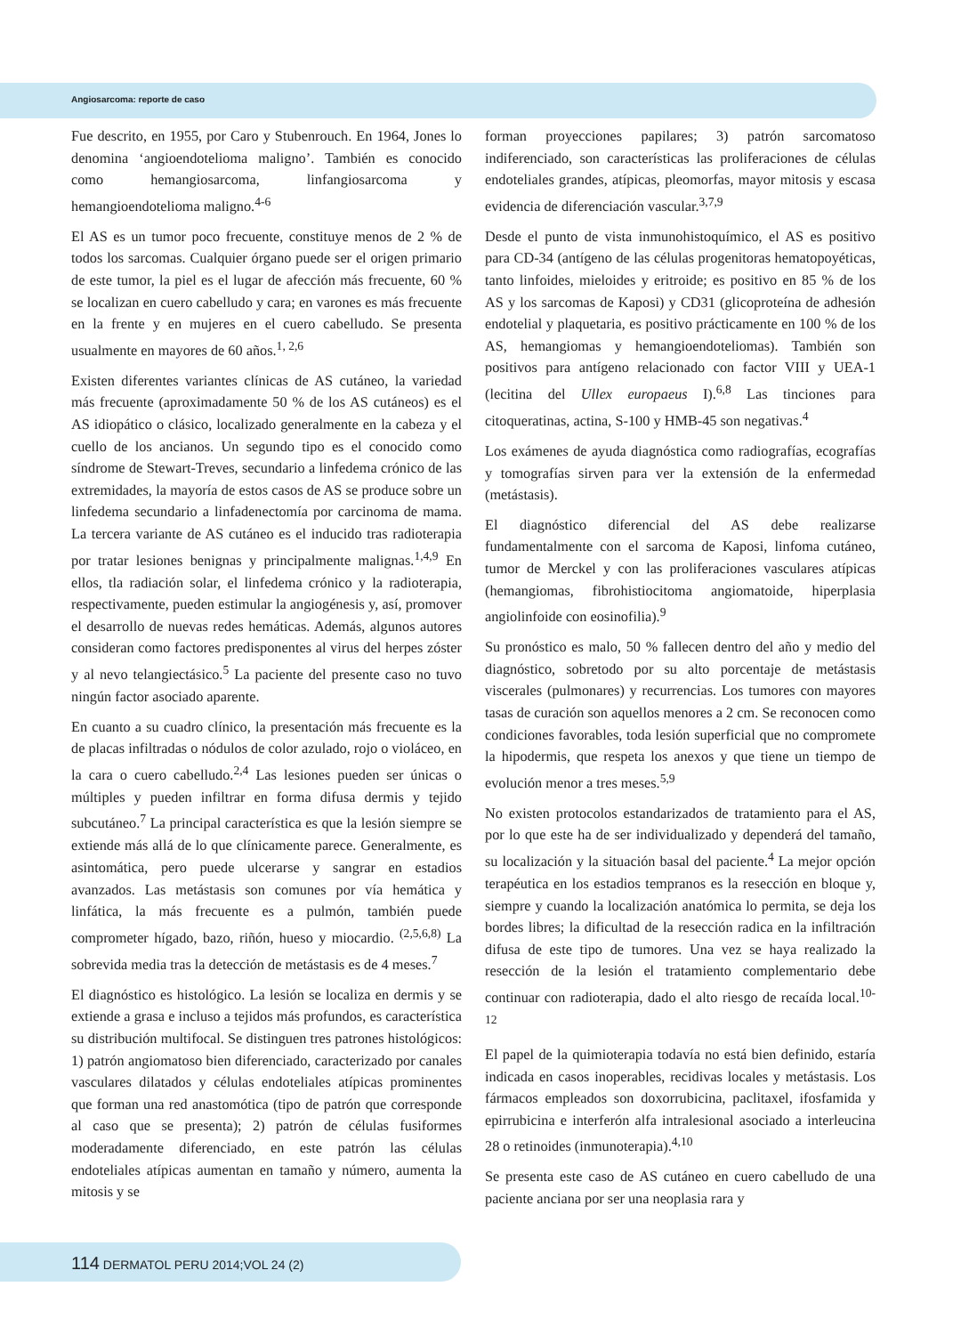Angiosarcoma: reporte de caso
Fue descrito, en 1955, por Caro y Stubenrouch. En 1964, Jones lo denomina ‘angioendotelioma maligno’. También es conocido como hemangiosarcoma, linfangiosarcoma y hemangioendotelioma maligno.<sup>4-6</sup>
El AS es un tumor poco frecuente, constituye menos de 2 % de todos los sarcomas. Cualquier órgano puede ser el origen primario de este tumor, la piel es el lugar de afección más frecuente, 60 % se localizan en cuero cabelludo y cara; en varones es más frecuente en la frente y en mujeres en el cuero cabelludo. Se presenta usualmente en mayores de 60 años.<sup>1, 2,6</sup>
Existen diferentes variantes clínicas de AS cutáneo, la variedad más frecuente (aproximadamente 50 % de los AS cutáneos) es el AS idiopático o clásico, localizado generalmente en la cabeza y el cuello de los ancianos. Un segundo tipo es el conocido como síndrome de Stewart-Treves, secundario a linfedema crónico de las extremidades, la mayoría de estos casos de AS se produce sobre un linfedema secundario a linfadenectomía por carcinoma de mama. La tercera variante de AS cutáneo es el inducido tras radioterapia por tratar lesiones benignas y principalmente malignas.<sup>1,4,9</sup> En ellos, tla radiación solar, el linfedema crónico y la radioterapia, respectivamente, pueden estimular la angiogénesis y, así, promover el desarrollo de nuevas redes hemáticas. Además, algunos autores consideran como factores predisponentes al virus del herpes zóster y al nevo telangiectásico.<sup>5</sup> La paciente del presente caso no tuvo ningún factor asociado aparente.
En cuanto a su cuadro clínico, la presentación más frecuente es la de placas infiltradas o nódulos de color azulado, rojo o violáceo, en la cara o cuero cabelludo.<sup>2,4</sup> Las lesiones pueden ser únicas o múltiples y pueden infiltrar en forma difusa dermis y tejido subcutáneo.<sup>7</sup> La principal característica es que la lesión siempre se extiende más allá de lo que clínicamente parece. Generalmente, es asintomática, pero puede ulcerarse y sangrar en estadios avanzados. Las metástasis son comunes por vía hemática y linfática, la más frecuente es a pulmón, también puede comprometer hígado, bazo, riñón, hueso y miocardio. <sup>(2,5,6,8)</sup> La sobrevida media tras la detección de metástasis es de 4 meses.<sup>7</sup>
El diagnóstico es histológico. La lesión se localiza en dermis y se extiende a grasa e incluso a tejidos más profundos, es característica su distribución multifocal. Se distinguen tres patrones histológicos: 1) patrón angiomatoso bien diferenciado, caracterizado por canales vasculares dilatados y células endoteliales atípicas prominentes que forman una red anastomótica (tipo de patrón que corresponde al caso que se presenta); 2) patrón de células fusiformes moderadamente diferenciado, en este patrón las células endoteliales atípicas aumentan en tamaño y número, aumenta la mitosis y se
forman proyecciones papilares; 3) patrón sarcomatoso indiferenciado, son características las proliferaciones de células endoteliales grandes, atípicas, pleomorfas, mayor mitosis y escasa evidencia de diferenciación vascular.<sup>3,7,9</sup>
Desde el punto de vista inmunohistoquímico, el AS es positivo para CD-34 (antígeno de las células progenitoras hematopoyéticas, tanto linfoides, mieloides y eritroide; es positivo en 85 % de los AS y los sarcomas de Kaposi) y CD31 (glicoproteína de adhesión endotelial y plaquetaria, es positivo prácticamente en 100 % de los AS, hemangiomas y hemangioendoteliomas). También son positivos para antígeno relacionado con factor VIII y UEA-1 (lecitina del Ullex europaeus I).<sup>6,8</sup> Las tinciones para citoqueratinas, actina, S-100 y HMB-45 son negativas.<sup>4</sup>
Los exámenes de ayuda diagnóstica como radiografías, ecografías y tomografías sirven para ver la extensión de la enfermedad (metástasis).
El diagnóstico diferencial del AS debe realizarse fundamentalmente con el sarcoma de Kaposi, linfoma cutáneo, tumor de Merckel y con las proliferaciones vasculares atípicas (hemangiomas, fibrohistiocitoma angiomatoide, hiperplasia angiolinfoide con eosinofilia).<sup>9</sup>
Su pronóstico es malo, 50 % fallecen dentro del año y medio del diagnóstico, sobretodo por su alto porcentaje de metástasis viscerales (pulmonares) y recurrencias. Los tumores con mayores tasas de curación son aquellos menores a 2 cm. Se reconocen como condiciones favorables, toda lesión superficial que no compromete la hipodermis, que respeta los anexos y que tiene un tiempo de evolución menor a tres meses.<sup>5,9</sup>
No existen protocolos estandarizados de tratamiento para el AS, por lo que este ha de ser individualizado y dependerá del tamaño, su localización y la situación basal del paciente.<sup>4</sup> La mejor opción terapéutica en los estadios tempranos es la resección en bloque y, siempre y cuando la localización anatómica lo permita, se deja los bordes libres; la dificultad de la resección radica en la infiltración difusa de este tipo de tumores. Una vez se haya realizado la resección de la lesión el tratamiento complementario debe continuar con radioterapia, dado el alto riesgo de recaída local.<sup>10-12</sup>
El papel de la quimioterapia todavía no está bien definido, estaría indicada en casos inoperables, recidivas locales y metástasis. Los fármacos empleados son doxorrubicina, paclitaxel, ifosfamida y epirrubicina e interferón alfa intralesional asociado a interleucina 28 o retinoides (inmunoterapia).<sup>4,10</sup>
Se presenta este caso de AS cutáneo en cuero cabelludo de una paciente anciana por ser una neoplasia rara y
114 DERMATOL PERU 2014;VOL 24 (2)